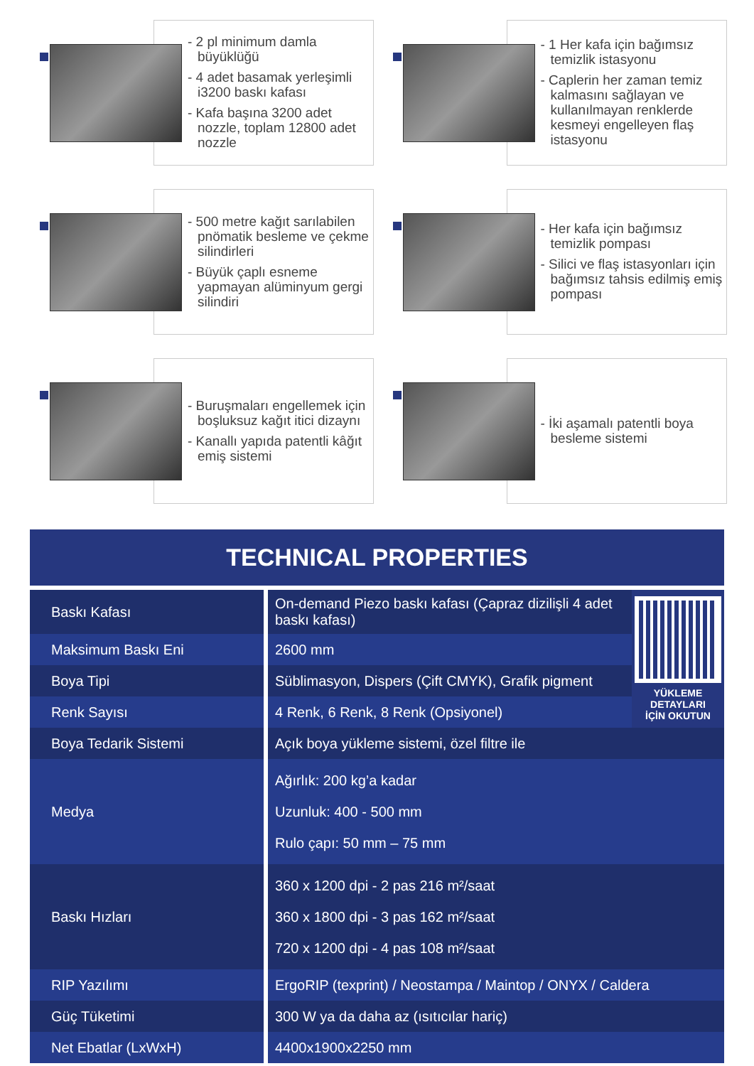- 2 pl minimum damla büyüklüğü
- 4 adet basamak yerleşimli i3200 baskı kafası
- Kafa başına 3200 adet nozzle, toplam 12800 adet nozzle
- 1 Her kafa için bağımsız temizlik istasyonu
- Caplerin her zaman temiz kalmasını sağlayan ve kullanılmayan renklerde kesmeyi engelleyen flaş istasyonu
- 500 metre kağıt sarılabilen pnömatik besleme ve çekme silindirleri
- Büyük çaplı esneme yapmayan alüminyum gergi silindiri
- Her kafa için bağımsız temizlik pompası
- Silici ve flaş istasyonları için bağımsız tahsis edilmiş emiş pompası
- Buruşmaları engellemek için boşluksuz kağıt itici dizaynı
- Kanallı yapıda patentli kâğıt emiş sistemi
- İki aşamalı patentli boya besleme sistemi
TECHNICAL PROPERTIES
| Baskı Kafası | On-demand Piezo baskı kafası (Çapraz dizilişli 4 adet baskı kafası) | YÜKLEME DETAYLARI İÇİN OKUTUN |
| Maksimum Baskı Eni | 2600 mm | |
| Boya Tipi | Süblimasyon, Dispers (Çift CMYK), Grafik pigment | |
| Renk Sayısı | 4 Renk, 6 Renk, 8 Renk (Opsiyonel) | |
| Boya Tedarik Sistemi | Açık boya yükleme sistemi, özel filtre ile | |
| Medya | Ağırlık: 200 kg’a kadar Uzunluk: 400 - 500 mm Rulo çapı: 50 mm – 75 mm | |
| Baskı Hızları | 360 x 1200 dpi - 2 pas 216 m²/saat 360 x 1800 dpi - 3 pas 162 m²/saat 720 x 1200 dpi - 4 pas 108 m²/saat | |
| RIP Yazılımı | ErgoRIP (texprint) / Neostampa / Maintop / ONYX / Caldera | |
| Güç Tüketimi | 300 W ya da daha az (ısıtıcılar hariç) | |
| Net Ebatlar (LxWxH) | 4400x1900x2250 mm | |